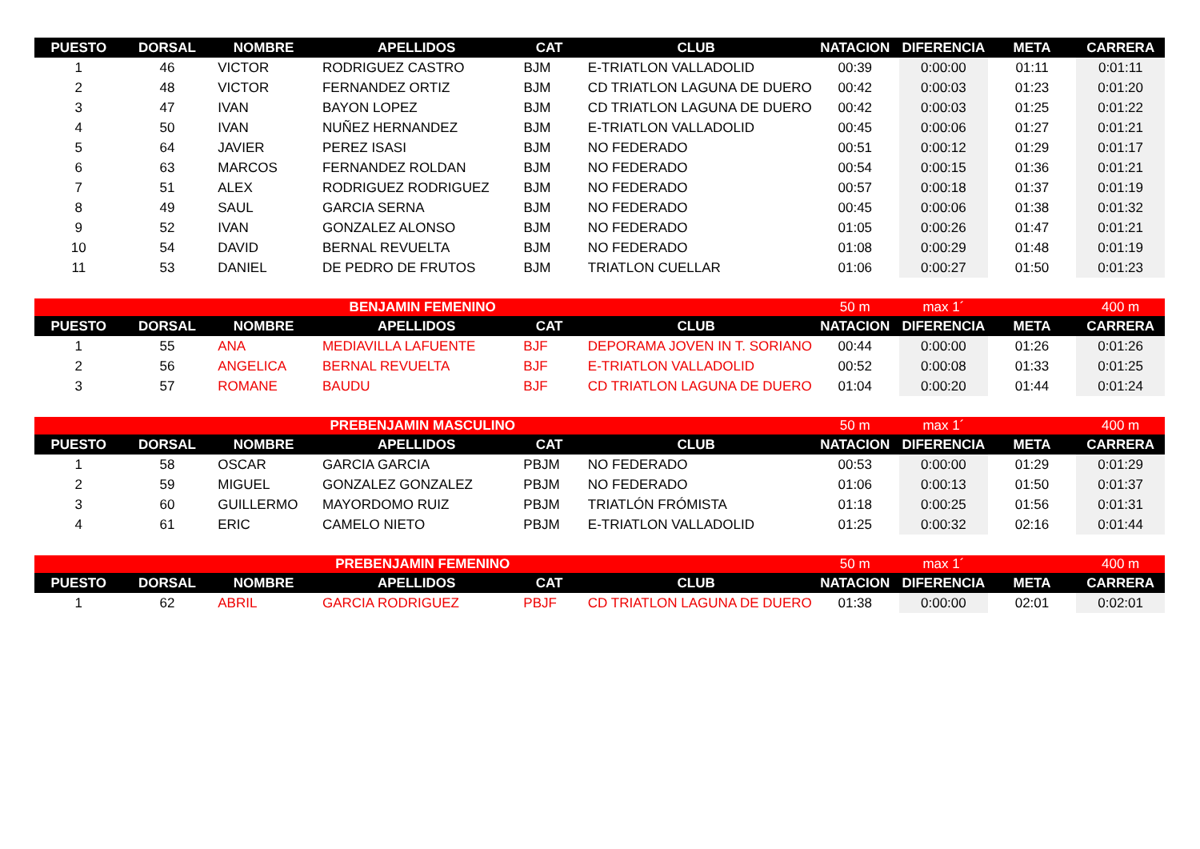| PUESTO | DORSAL | NOMBRE | APELLIDOS | CAT | CLUB | NATACION | DIFERENCIA | META | CARRERA |
| --- | --- | --- | --- | --- | --- | --- | --- | --- | --- |
| 1 | 46 | VICTOR | RODRIGUEZ CASTRO | BJM | E-TRIATLON VALLADOLID | 00:39 | 0:00:00 | 01:11 | 0:01:11 |
| 2 | 48 | VICTOR | FERNANDEZ ORTIZ | BJM | CD TRIATLON LAGUNA DE DUERO | 00:42 | 0:00:03 | 01:23 | 0:01:20 |
| 3 | 47 | IVAN | BAYON LOPEZ | BJM | CD TRIATLON LAGUNA DE DUERO | 00:42 | 0:00:03 | 01:25 | 0:01:22 |
| 4 | 50 | IVAN | NUÑEZ HERNANDEZ | BJM | E-TRIATLON VALLADOLID | 00:45 | 0:00:06 | 01:27 | 0:01:21 |
| 5 | 64 | JAVIER | PEREZ ISASI | BJM | NO FEDERADO | 00:51 | 0:00:12 | 01:29 | 0:01:17 |
| 6 | 63 | MARCOS | FERNANDEZ ROLDAN | BJM | NO FEDERADO | 00:54 | 0:00:15 | 01:36 | 0:01:21 |
| 7 | 51 | ALEX | RODRIGUEZ RODRIGUEZ | BJM | NO FEDERADO | 00:57 | 0:00:18 | 01:37 | 0:01:19 |
| 8 | 49 | SAUL | GARCIA SERNA | BJM | NO FEDERADO | 00:45 | 0:00:06 | 01:38 | 0:01:32 |
| 9 | 52 | IVAN | GONZALEZ ALONSO | BJM | NO FEDERADO | 01:05 | 0:00:26 | 01:47 | 0:01:21 |
| 10 | 54 | DAVID | BERNAL REVUELTA | BJM | NO FEDERADO | 01:08 | 0:00:29 | 01:48 | 0:01:19 |
| 11 | 53 | DANIEL | DE PEDRO DE FRUTOS | BJM | TRIATLON CUELLAR | 01:06 | 0:00:27 | 01:50 | 0:01:23 |
| BENJAMIN FEMENINO | | | | | | 50 m | max 1´ | | 400 m |
| PUESTO | DORSAL | NOMBRE | APELLIDOS | CAT | CLUB | NATACION | DIFERENCIA | META | CARRERA |
| 1 | 55 | ANA | MEDIAVILLA LAFUENTE | BJF | DEPORAMA JOVEN IN T. SORIANO | 00:44 | 0:00:00 | 01:26 | 0:01:26 |
| 2 | 56 | ANGELICA | BERNAL REVUELTA | BJF | E-TRIATLON VALLADOLID | 00:52 | 0:00:08 | 01:33 | 0:01:25 |
| 3 | 57 | ROMANE | BAUDU | BJF | CD TRIATLON LAGUNA DE DUERO | 01:04 | 0:00:20 | 01:44 | 0:01:24 |
| PREBENJAMIN MASCULINO | | | | | | 50 m | max 1´ | | 400 m |
| PUESTO | DORSAL | NOMBRE | APELLIDOS | CAT | CLUB | NATACION | DIFERENCIA | META | CARRERA |
| 1 | 58 | OSCAR | GARCIA GARCIA | PBJM | NO FEDERADO | 00:53 | 0:00:00 | 01:29 | 0:01:29 |
| 2 | 59 | MIGUEL | GONZALEZ GONZALEZ | PBJM | NO FEDERADO | 01:06 | 0:00:13 | 01:50 | 0:01:37 |
| 3 | 60 | GUILLERMO | MAYORDOMO RUIZ | PBJM | TRIATLÓN FRÓMISTA | 01:18 | 0:00:25 | 01:56 | 0:01:31 |
| 4 | 61 | ERIC | CAMELO NIETO | PBJM | E-TRIATLON VALLADOLID | 01:25 | 0:00:32 | 02:16 | 0:01:44 |
| PREBENJAMIN FEMENINO | | | | | | 50 m | max 1´ | | 400 m |
| PUESTO | DORSAL | NOMBRE | APELLIDOS | CAT | CLUB | NATACION | DIFERENCIA | META | CARRERA |
| 1 | 62 | ABRIL | GARCIA RODRIGUEZ | PBJF | CD TRIATLON LAGUNA DE DUERO | 01:38 | 0:00:00 | 02:01 | 0:02:01 |